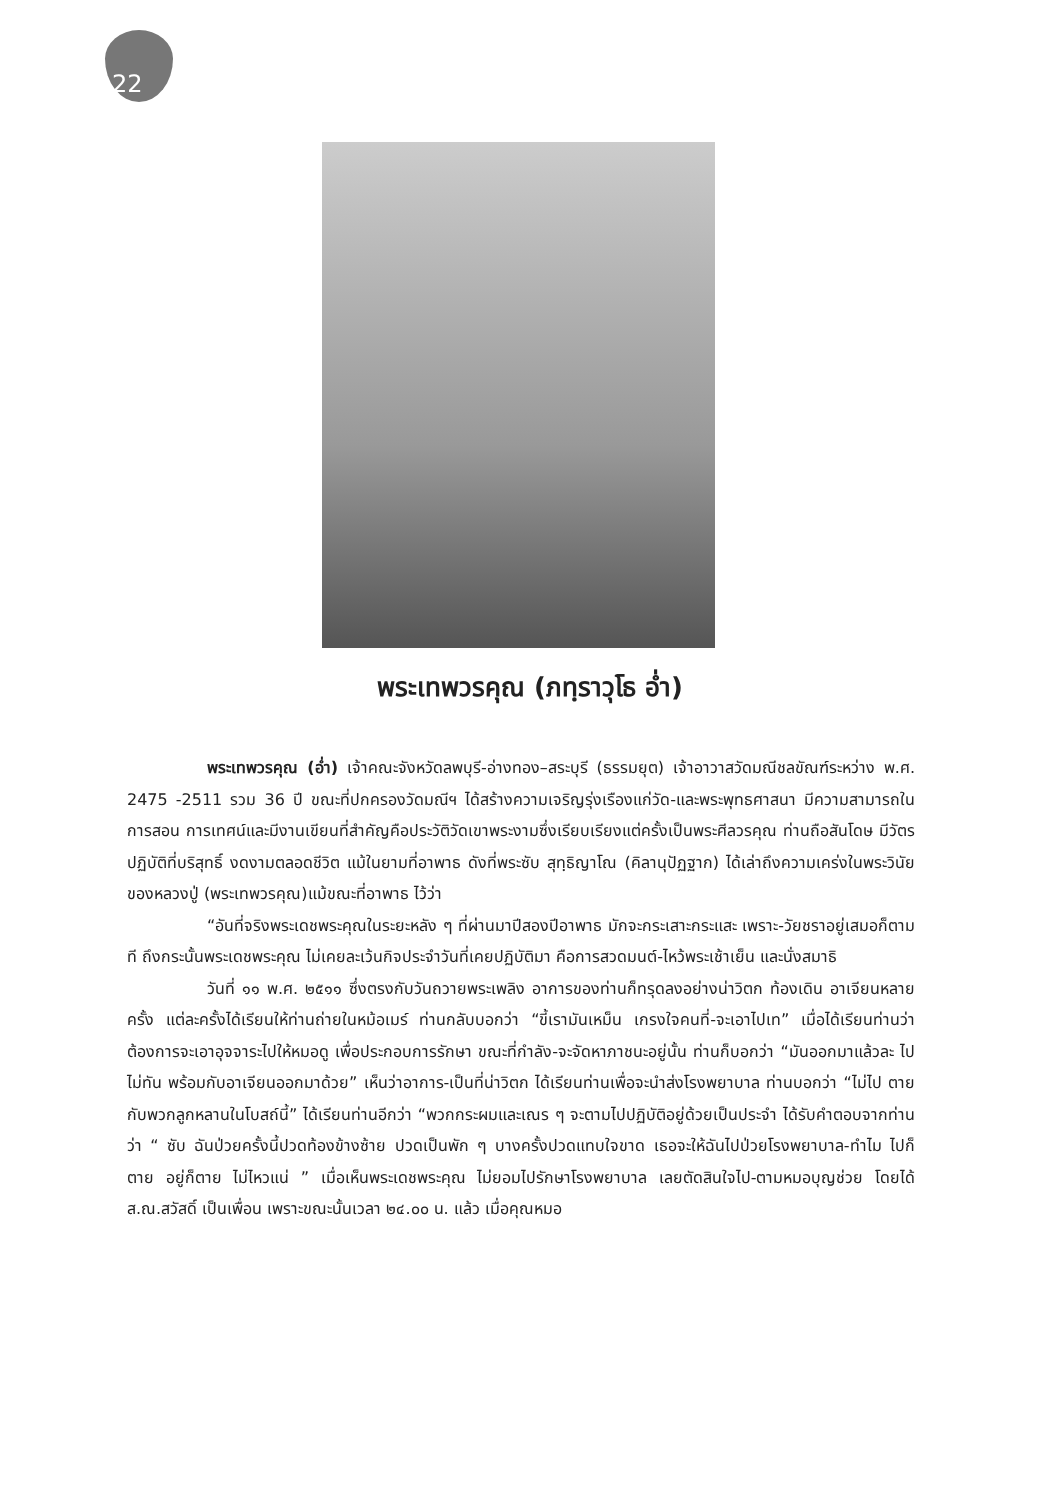22
พระเทพวรคุณ (ภทฺราวุโธ อ่ำ)
พระเทพวรคุณ (อ่ำ) เจ้าคณะจังหวัดลพบุรี-อ่างทอง–สระบุรี (ธรรมยุต) เจ้าอาวาสวัดมณีชลขัณฑ์ระหว่าง พ.ศ. 2475 -2511 รวม 36 ปี ขณะที่ปกครองวัดมณีฯ ได้สร้างความเจริญรุ่งเรืองแก่วัด-และพระพุทธศาสนา มีความสามารถในการสอน การเทศน์และมีงานเขียนที่สำคัญคือประวัติวัดเขาพระงามซึ่งเรียบเรียงแต่ครั้งเป็นพระศีลวรคุณ ท่านถือสันโดษ มีวัตรปฏิบัติที่บริสุทธิ์ งดงามตลอดชีวิต แม้ในยามที่อาพาธ ดังที่พระซับ สุทฺธิญาโณ (คิลานุปัฏฐาก) ได้เล่าถึงความเคร่งในพระวินัยของหลวงปู่ (พระเทพวรคุณ)แม้ขณะที่อาพาธ ไว้ว่า
“อันที่จริงพระเดชพระคุณในระยะหลัง ๆ ที่ผ่านมาปีสองปีอาพาธ มักจะกระเสาะกระแสะ เพราะ-วัยชราอยู่เสมอก็ตามที ถึงกระนั้นพระเดชพระคุณ ไม่เคยละเว้นกิจประจำวันที่เคยปฏิบัติมา คือการสวดมนต์-ไหว้พระเช้าเย็น และนั่งสมาธิ
วันที่ ๑๑ พ.ศ. ๒๕๑๑ ซึ่งตรงกับวันถวายพระเพลิง อาการของท่านก็ทรุดลงอย่างน่าวิตก ท้องเดิน อาเจียนหลายครั้ง แต่ละครั้งได้เรียนให้ท่านถ่ายในหม้อเมร์ ท่านกลับบอกว่า “ขี้เรามันเหม็น เกรงใจคนที่-จะเอาไปเท” เมื่อได้เรียนท่านว่า ต้องการจะเอาอุจจาระไปให้หมอดู เพื่อประกอบการรักษา ขณะที่กำลัง-จะจัดหาภาชนะอยู่นั้น ท่านก็บอกว่า “มันออกมาแล้วละ ไปไม่ทัน พร้อมกับอาเจียนออกมาด้วย” เห็นว่าอาการ-เป็นที่น่าวิตก ได้เรียนท่านเพื่อจะนำส่งโรงพยาบาล ท่านบอกว่า “ไม่ไป ตายกับพวกลูกหลานในโบสถ์นี้” ได้เรียนท่านอีกว่า “พวกกระผมและเณร ๆ จะตามไปปฏิบัติอยู่ด้วยเป็นประจำ ได้รับคำตอบจากท่านว่า “ ซับ ฉันป่วยครั้งนี้ปวดท้องข้างซ้าย ปวดเป็นพัก ๆ บางครั้งปวดแทบใจขาด เธอจะให้ฉันไปป่วยโรงพยาบาล-ทำไม ไปก็ตาย อยู่ก็ตาย ไม่ไหวแน่ ” เมื่อเห็นพระเดชพระคุณ ไม่ยอมไปรักษาโรงพยาบาล เลยตัดสินใจไป-ตามหมอบุญช่วย โดยได้ ส.ณ.สวัสดิ์ เป็นเพื่อน เพราะขณะนั้นเวลา ๒๔.๐๐ น. แล้ว เมื่อคุณหมอ